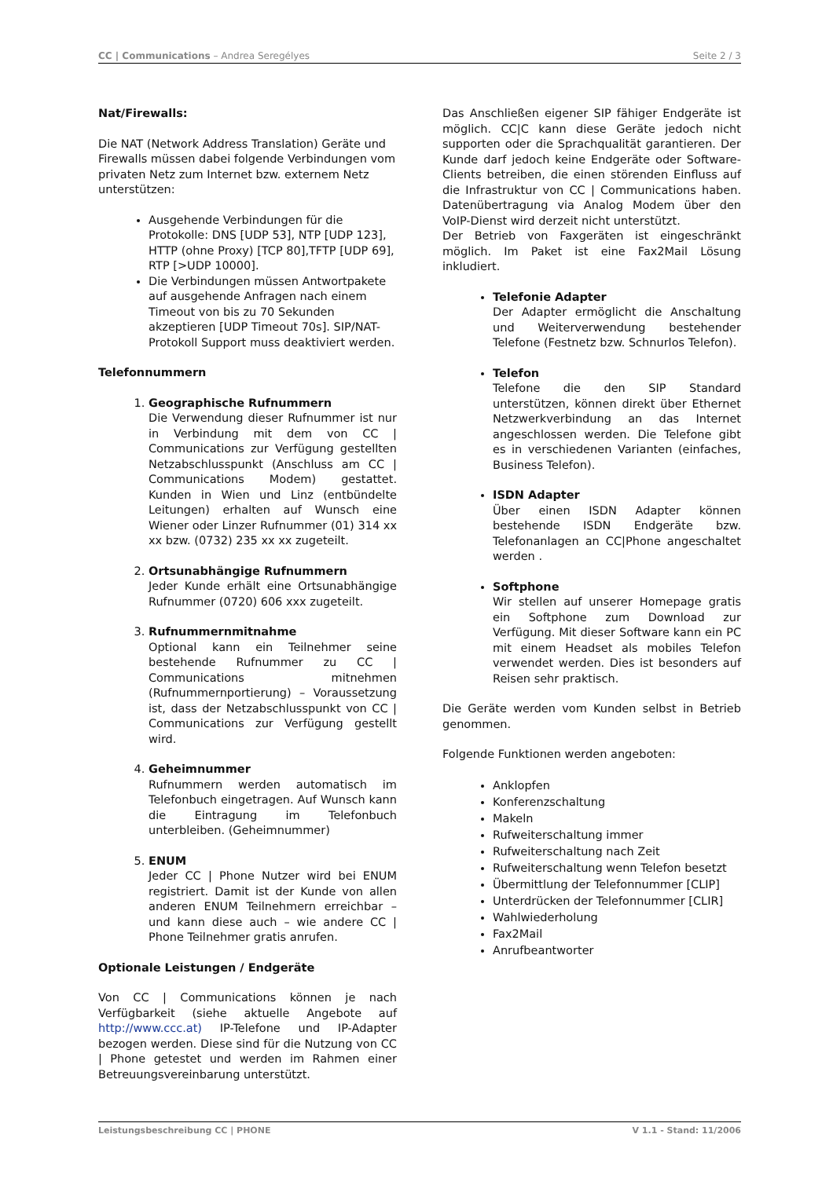CC | Communications – Andrea Seregélyes Seite 2 / 3
Nat/Firewalls:
Die NAT (Network Address Translation) Geräte und Firewalls müssen dabei folgende Verbindungen vom privaten Netz zum Internet bzw. externem Netz unterstützen:
Ausgehende Verbindungen für die Protokolle: DNS [UDP 53], NTP [UDP 123], HTTP (ohne Proxy) [TCP 80],TFTP [UDP 69], RTP [>UDP 10000].
Die Verbindungen müssen Antwortpakete auf ausgehende Anfragen nach einem Timeout von bis zu 70 Sekunden akzeptieren [UDP Timeout 70s]. SIP/NAT-Protokoll Support muss deaktiviert werden.
Telefonnummern
1. Geographische Rufnummern
Die Verwendung dieser Rufnummer ist nur in Verbindung mit dem von CC | Communications zur Verfügung gestellten Netzabschlusspunkt (Anschluss am CC | Communications Modem) gestattet. Kunden in Wien und Linz (entbündelte Leitungen) erhalten auf Wunsch eine Wiener oder Linzer Rufnummer (01) 314 xx xx bzw. (0732) 235 xx xx zugeteilt.
2. Ortsunabhängige Rufnummern
Jeder Kunde erhält eine Ortsunabhängige Rufnummer (0720) 606 xxx zugeteilt.
3. Rufnummernmitnahme
Optional kann ein Teilnehmer seine bestehende Rufnummer zu CC | Communications mitnehmen (Rufnummernportierung) – Voraussetzung ist, dass der Netzabschlusspunkt von CC | Communications zur Verfügung gestellt wird.
4. Geheimnummer
Rufnummern werden automatisch im Telefonbuch eingetragen. Auf Wunsch kann die Eintragung im Telefonbuch unterbleiben. (Geheimnummer)
5. ENUM
Jeder CC | Phone Nutzer wird bei ENUM registriert. Damit ist der Kunde von allen anderen ENUM Teilnehmern erreichbar – und kann diese auch – wie andere CC | Phone Teilnehmer gratis anrufen.
Optionale Leistungen / Endgeräte
Von CC | Communications können je nach Verfügbarkeit (siehe aktuelle Angebote auf http://www.ccc.at) IP-Telefone und IP-Adapter bezogen werden. Diese sind für die Nutzung von CC | Phone getestet und werden im Rahmen einer Betreuungsvereinbarung unterstützt.
Das Anschließen eigener SIP fähiger Endgeräte ist möglich. CC|C kann diese Geräte jedoch nicht supporten oder die Sprachqualität garantieren. Der Kunde darf jedoch keine Endgeräte oder Software-Clients betreiben, die einen störenden Einfluss auf die Infrastruktur von CC | Communications haben. Datenübertragung via Analog Modem über den VoIP-Dienst wird derzeit nicht unterstützt.
Der Betrieb von Faxgeräten ist eingeschränkt möglich. Im Paket ist eine Fax2Mail Lösung inkludiert.
Telefonie Adapter
Der Adapter ermöglicht die Anschaltung und Weiterverwendung bestehender Telefone (Festnetz bzw. Schnurlos Telefon).
Telefon
Telefone die den SIP Standard unterstützen, können direkt über Ethernet Netzwerkverbindung an das Internet angeschlossen werden. Die Telefone gibt es in verschiedenen Varianten (einfaches, Business Telefon).
ISDN Adapter
Über einen ISDN Adapter können bestehende ISDN Endgeräte bzw. Telefonanlagen an CC|Phone angeschaltet werden .
Softphone
Wir stellen auf unserer Homepage gratis ein Softphone zum Download zur Verfügung. Mit dieser Software kann ein PC mit einem Headset als mobiles Telefon verwendet werden. Dies ist besonders auf Reisen sehr praktisch.
Die Geräte werden vom Kunden selbst in Betrieb genommen.
Folgende Funktionen werden angeboten:
Anklopfen
Konferenzschaltung
Makeln
Rufweiterschaltung immer
Rufweiterschaltung nach Zeit
Rufweiterschaltung wenn Telefon besetzt
Übermittlung der Telefonnummer [CLIP]
Unterdrücken der Telefonnummer [CLIR]
Wahlwiederholung
Fax2Mail
Anrufbeantworter
Leistungsbeschreibung CC | PHONE V 1.1 - Stand: 11/2006